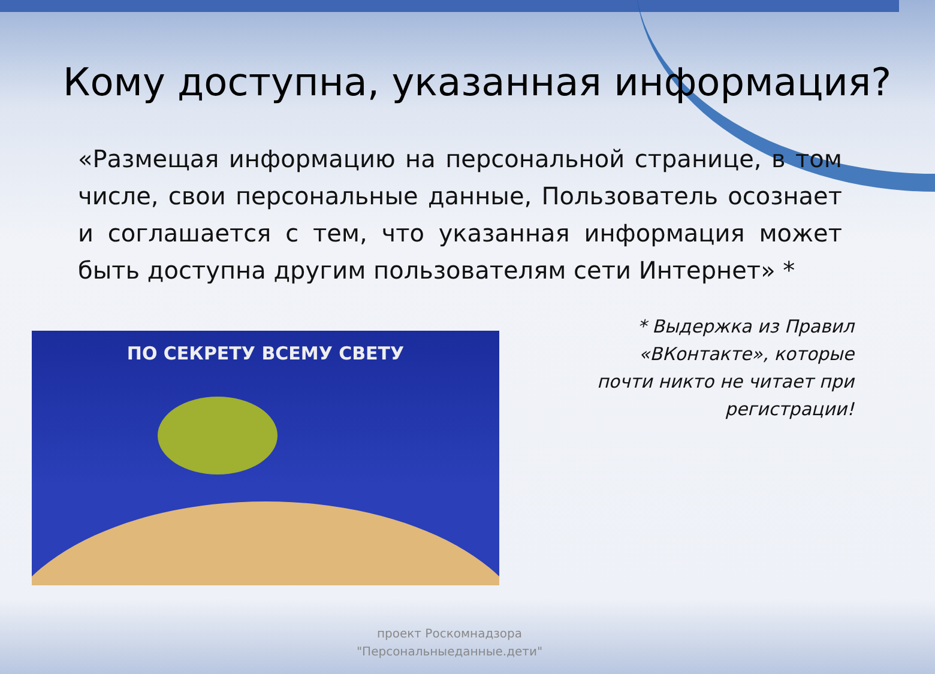Кому доступна, указанная информация?
«Размещая информацию на персональной странице, в том числе, свои персональные данные, Пользователь осознает и соглашается с тем, что указанная информация может быть доступна другим пользователям сети Интернет» *
ПО СЕКРЕТУ ВСЕМУ СВЕТУ
* Выдержка из Правил
«ВКонтакте», которые
почти никто не читает при
регистрации!
проект Роскомнадзора
"Персональныеданные.дети"